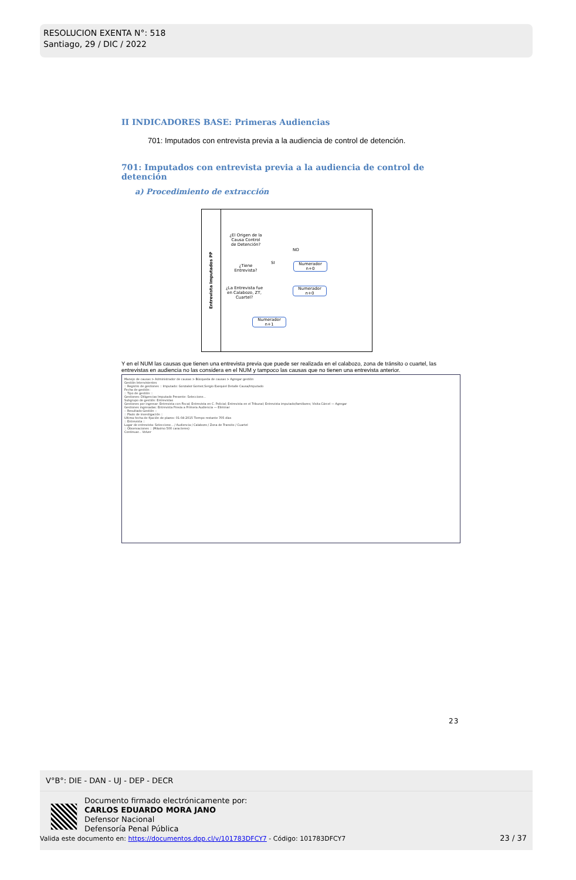RESOLUCION EXENTA N°: 518
Santiago, 29 / DIC / 2022
II INDICADORES BASE: Primeras Audiencias
701: Imputados con entrevista previa a la audiencia de control de detención.
701: Imputados con entrevista previa a la audiencia de control de detención
a) Procedimiento de extracción
Entrevista Imputados PP
¿El Origen de la Causa Control de Detención?
¿Tiene Entrevista?
¿La Entrevista fue en Calabozo, ZT, Cuartel?
Numerador n+0
Numerador n+0
Numerador n+1
NO
SI
Y en el NUM las causas que tienen una entrevista previa que puede ser realizada en el calabozo, zona de tránsito o cuartel, las entrevistas en audiencia no las considera en el NUM y tampoco las causas que no tienen una entrevista anterior.
Manejo de causas > Administrador de causas > Búsqueda de causas > Agregar gestión
Gestión Intervinientes
:: Registro de gestiones :: Imputado: Gonzalez Gomez,Sergio Exequiel Detalle Causa/Imputado
Fecha de gestión:
:: Tipo de gestión ::
Gestiones: Diligencias Imputado Presente: Seleccione...
Subgrupo de gestión: Entrevistas
Gestiones por ingresar: Entrevista con Fiscal; Entrevista en C. Policial; Entrevista en el Tribunal; Entrevista imputado/familiares; Visita Cárcel — Agregar
Gestiones ingresadas: Entrevista Previa a Primera Audiencia — Eliminar
:: Resultado Gestión ::
:: Plazo de investigación ::
Ultima fecha de fijación de plazos: 01-04-2015 Tiempo restante 705 días
:: Entrevista ::
Lugar de entrevista: Seleccione... / Audiencia / Calabozo / Zona de Transito / Cuartel
:: Observaciones :: (Máximo 500 caracteres)
Continuar... Volver
23
V°B°: DIE - DAN - UJ - DEP - DECR
Documento firmado electrónicamente por:
CARLOS EDUARDO MORA JANO
Defensor Nacional
Defensoría Penal Pública
Valida este documento en: https://documentos.dpp.cl/v/101783DFCY7 - Código: 101783DFCY7 23 / 37